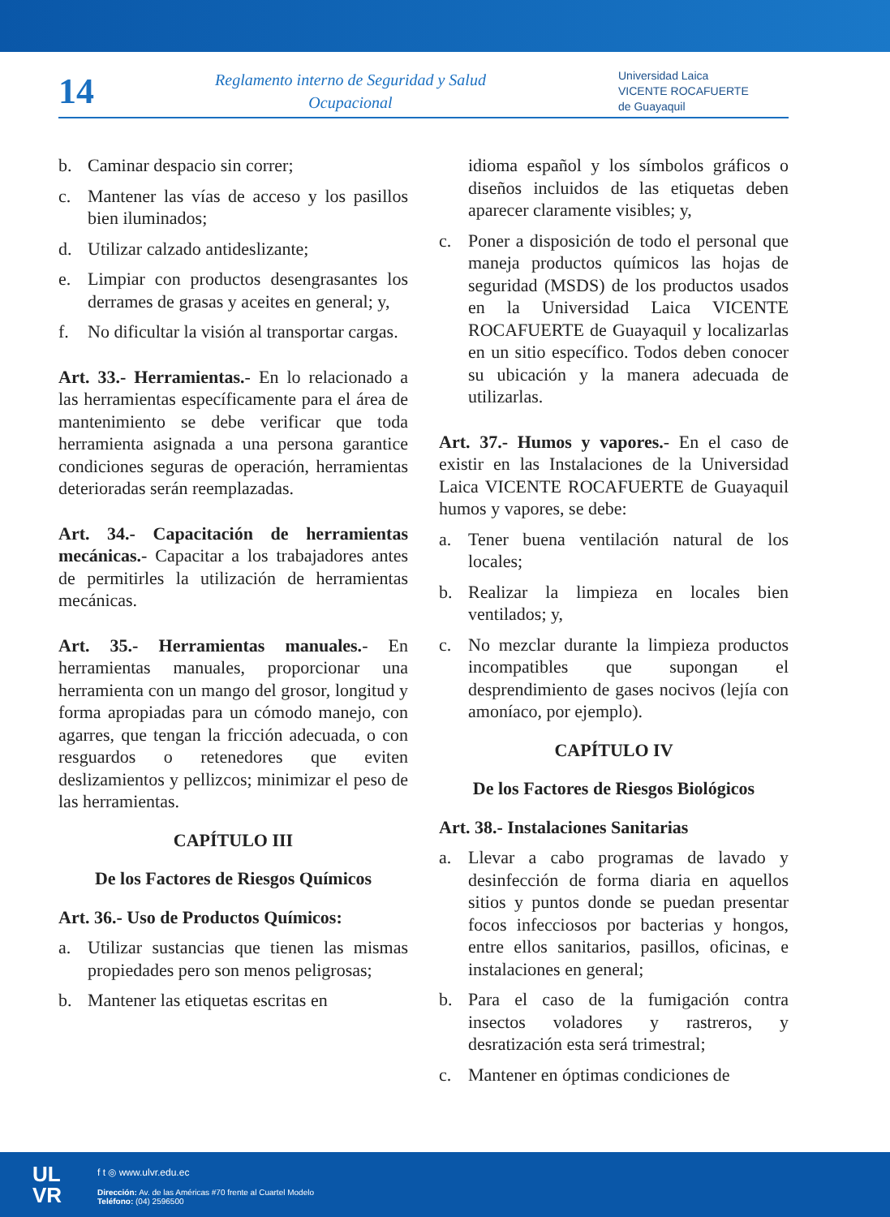14
Reglamento interno de Seguridad y Salud Ocupacional
Universidad Laica
VICENTE ROCAFUERTE
de Guayaquil
b. Caminar despacio sin correr;
c. Mantener las vías de acceso y los pasillos bien iluminados;
d. Utilizar calzado antideslizante;
e. Limpiar con productos desengrasantes los derrames de grasas y aceites en general; y,
f. No dificultar la visión al transportar cargas.
Art. 33.- Herramientas.- En lo relacionado a las herramientas específicamente para el área de mantenimiento se debe verificar que toda herramienta asignada a una persona garantice condiciones seguras de operación, herramientas deterioradas serán reemplazadas.
Art. 34.- Capacitación de herramientas mecánicas.- Capacitar a los trabajadores antes de permitirles la utilización de herramientas mecánicas.
Art. 35.- Herramientas manuales.- En herramientas manuales, proporcionar una herramienta con un mango del grosor, longitud y forma apropiadas para un cómodo manejo, con agarres, que tengan la fricción adecuada, o con resguardos o retenedores que eviten deslizamientos y pellizcos; minimizar el peso de las herramientas.
CAPÍTULO III
De los Factores de Riesgos Químicos
Art. 36.- Uso de Productos Químicos:
a. Utilizar sustancias que tienen las mismas propiedades pero son menos peligrosas;
b. Mantener las etiquetas escritas en
idioma español y los símbolos gráficos o diseños incluidos de las etiquetas deben aparecer claramente visibles; y,
c. Poner a disposición de todo el personal que maneja productos químicos las hojas de seguridad (MSDS) de los productos usados en la Universidad Laica VICENTE ROCAFUERTE de Guayaquil y localizarlas en un sitio específico. Todos deben conocer su ubicación y la manera adecuada de utilizarlas.
Art. 37.- Humos y vapores.- En el caso de existir en las Instalaciones de la Universidad Laica VICENTE ROCAFUERTE de Guayaquil humos y vapores, se debe:
a. Tener buena ventilación natural de los locales;
b. Realizar la limpieza en locales bien ventilados; y,
c. No mezclar durante la limpieza productos incompatibles que supongan el desprendimiento de gases nocivos (lejía con amoníaco, por ejemplo).
CAPÍTULO IV
De los Factores de Riesgos Biológicos
Art. 38.- Instalaciones Sanitarias
a. Llevar a cabo programas de lavado y desinfección de forma diaria en aquellos sitios y puntos donde se puedan presentar focos infecciosos por bacterias y hongos, entre ellos sanitarios, pasillos, oficinas, e instalaciones en general;
b. Para el caso de la fumigación contra insectos voladores y rastreros, y desratización esta será trimestral;
c. Mantener en óptimas condiciones de
UL
VR
f t ◎ www.ulvr.edu.ec
Dirección: Av. de las Américas #70 frente al Cuartel Modelo
Teléfono: (04) 2596500